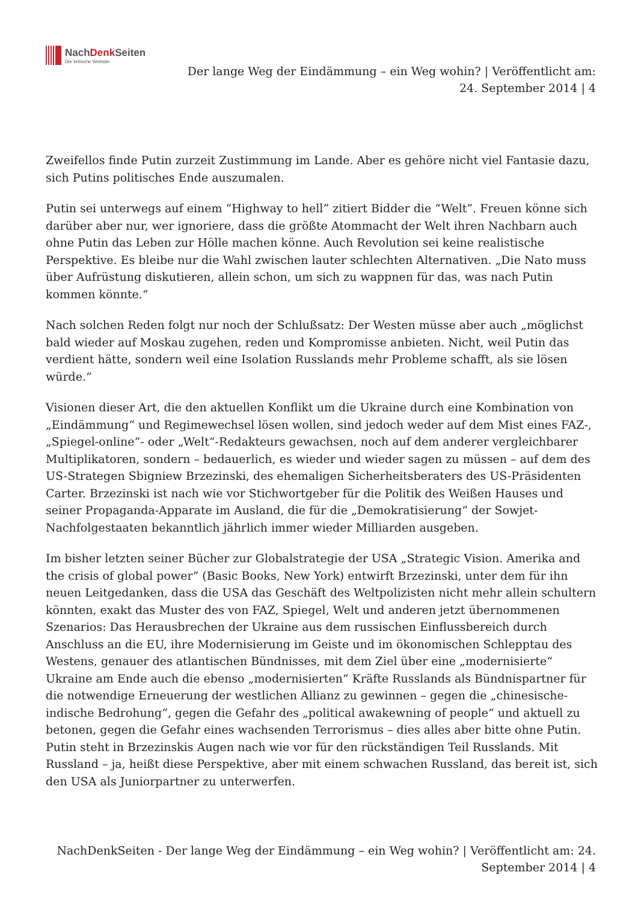NachDenk Seiten
Die kritische Website
Der lange Weg der Eindämmung – ein Weg wohin? | Veröffentlicht am: 24. September 2014 | 4
Zweifellos finde Putin zurzeit Zustimmung im Lande. Aber es gehöre nicht viel Fantasie dazu, sich Putins politisches Ende auszumalen.
Putin sei unterwegs auf einem “Highway to hell” zitiert Bidder die “Welt”. Freuen könne sich darüber aber nur, wer ignoriere, dass die größte Atommacht der Welt ihren Nachbarn auch ohne Putin das Leben zur Hölle machen könne. Auch Revolution sei keine realistische Perspektive. Es bleibe nur die Wahl zwischen lauter schlechten Alternativen. „Die Nato muss über Aufrüstung diskutieren, allein schon, um sich zu wappnen für das, was nach Putin kommen könnte.“
Nach solchen Reden folgt nur noch der Schlußsatz: Der Westen müsse aber auch „möglichst bald wieder auf Moskau zugehen, reden und Kompromisse anbieten. Nicht, weil Putin das verdient hätte, sondern weil eine Isolation Russlands mehr Probleme schafft, als sie lösen würde.“
Visionen dieser Art, die den aktuellen Konflikt um die Ukraine durch eine Kombination von „Eindämmung“ und Regimewechsel lösen wollen, sind jedoch weder auf dem Mist eines FAZ-, „Spiegel-online“- oder „Welt“-Redakteurs gewachsen, noch auf dem anderer vergleichbarer Multiplikatoren, sondern – bedauerlich, es wieder und wieder sagen zu müssen – auf dem des US-Strategen Sbigniew Brzezinski, des ehemaligen Sicherheitsberaters des US-Präsidenten Carter. Brzezinski ist nach wie vor Stichwortgeber für die Politik des Weißen Hauses und seiner Propaganda-Apparate im Ausland, die für die „Demokratisierung“ der Sowjet-Nachfolgestaaten bekanntlich jährlich immer wieder Milliarden ausgeben.
Im bisher letzten seiner Bücher zur Globalstrategie der USA „Strategic Vision. Amerika and the crisis of global power“ (Basic Books, New York) entwirft Brzezinski, unter dem für ihn neuen Leitgedanken, dass die USA das Geschäft des Weltpolizisten nicht mehr allein schultern könnten, exakt das Muster des von FAZ, Spiegel, Welt und anderen jetzt übernommenen Szenarios: Das Herausbrechen der Ukraine aus dem russischen Einflussbereich durch Anschluss an die EU, ihre Modernisierung im Geiste und im ökonomischen Schlepptau des Westens, genauer des atlantischen Bündnisses, mit dem Ziel über eine „modernisierte“ Ukraine am Ende auch die ebenso „modernisierten“ Kräfte Russlands als Bündnispartner für die notwendige Erneuerung der westlichen Allianz zu gewinnen – gegen die „chinesische-indische Bedrohung“, gegen die Gefahr des „political awakewning of people“ und aktuell zu betonen, gegen die Gefahr eines wachsenden Terrorismus – dies alles aber bitte ohne Putin. Putin steht in Brzezinskis Augen nach wie vor für den rückständigen Teil Russlands. Mit Russland – ja, heißt diese Perspektive, aber mit einem schwachen Russland, das bereit ist, sich den USA als Juniorpartner zu unterwerfen.
NachDenkSeiten - Der lange Weg der Eindämmung – ein Weg wohin? | Veröffentlicht am: 24. September 2014 | 4